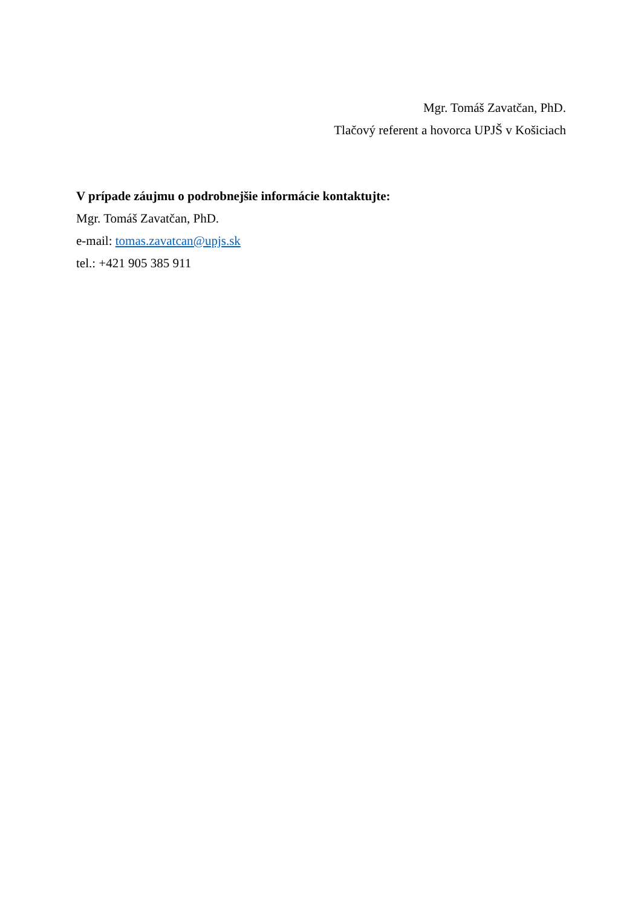Mgr. Tomáš Zavatčan, PhD.
Tlačový referent a hovorca UPJŠ v Košiciach
V prípade záujmu o podrobnejšie informácie kontaktujte:
Mgr. Tomáš Zavatčan, PhD.
e-mail: tomas.zavatcan@upjs.sk
tel.: +421 905 385 911